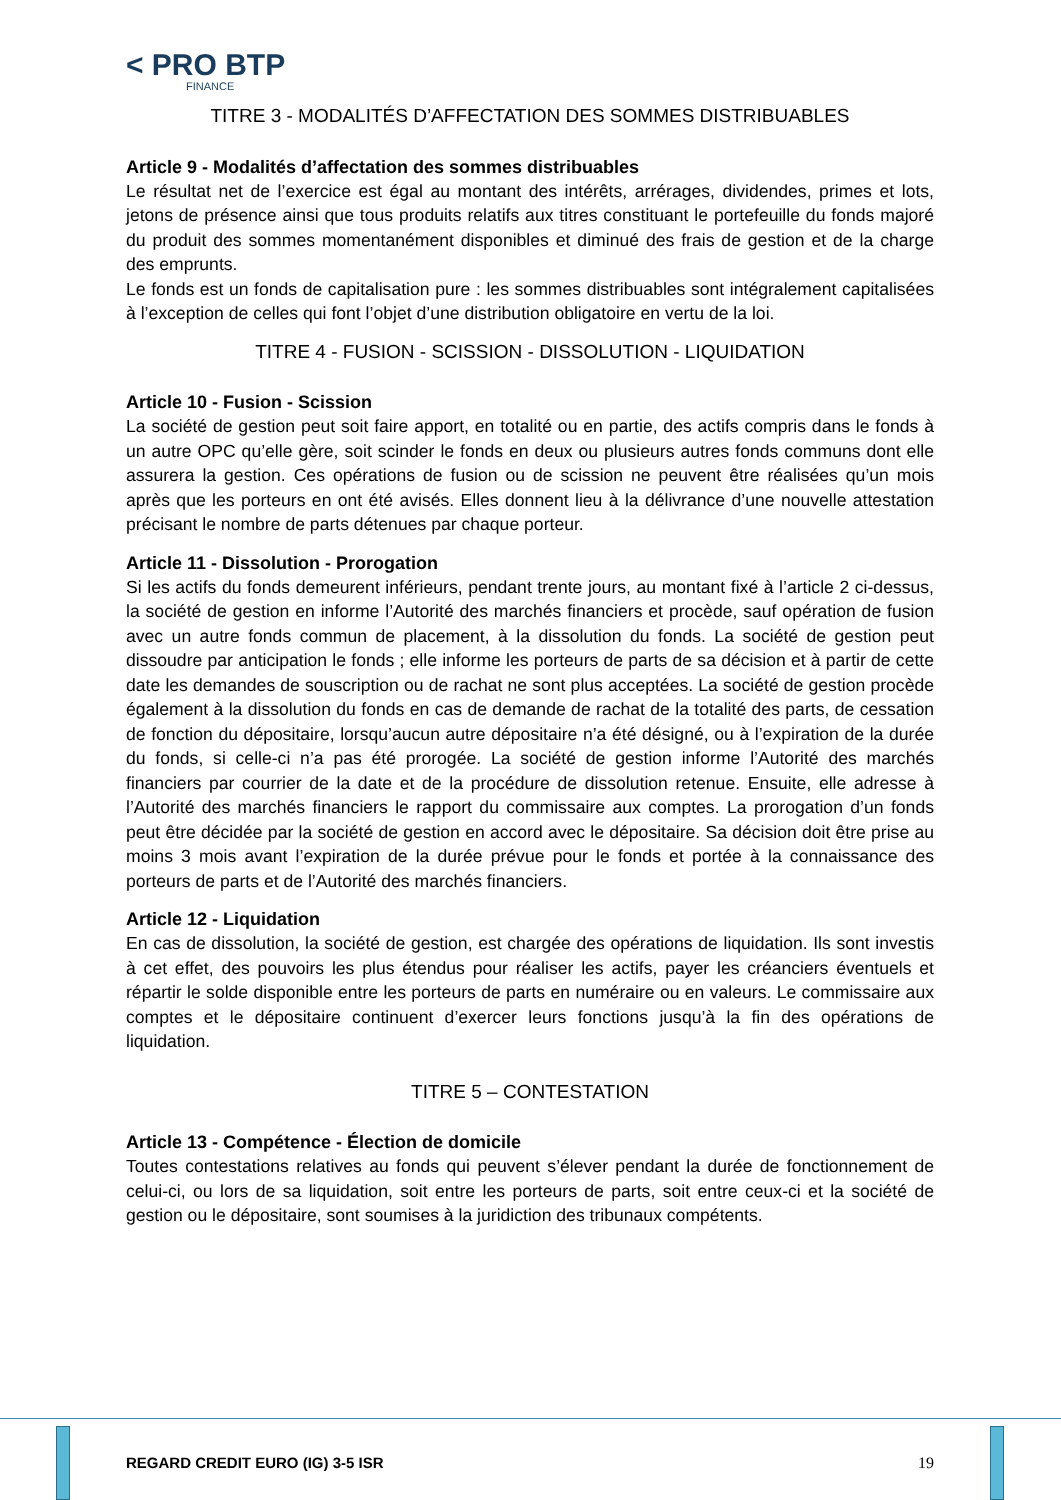< PRO BTP
FINANCE
TITRE 3 - MODALITÉS D’AFFECTATION DES SOMMES DISTRIBUABLES
Article 9 - Modalités d’affectation des sommes distribuables
Le résultat net de l’exercice est égal au montant des intérêts, arrérages, dividendes, primes et lots, jetons de présence ainsi que tous produits relatifs aux titres constituant le portefeuille du fonds majoré du produit des sommes momentanément disponibles et diminué des frais de gestion et de la charge des emprunts.
Le fonds est un fonds de capitalisation pure : les sommes distribuables sont intégralement capitalisées à l’exception de celles qui font l’objet d’une distribution obligatoire en vertu de la loi.
TITRE 4 - FUSION - SCISSION - DISSOLUTION - LIQUIDATION
Article 10 - Fusion - Scission
La société de gestion peut soit faire apport, en totalité ou en partie, des actifs compris dans le fonds à un autre OPC qu’elle gère, soit scinder le fonds en deux ou plusieurs autres fonds communs dont elle assurera la gestion. Ces opérations de fusion ou de scission ne peuvent être réalisées qu’un mois après que les porteurs en ont été avisés. Elles donnent lieu à la délivrance d’une nouvelle attestation précisant le nombre de parts détenues par chaque porteur.
Article 11 - Dissolution - Prorogation
Si les actifs du fonds demeurent inférieurs, pendant trente jours, au montant fixé à l’article 2 ci-dessus, la société de gestion en informe l’Autorité des marchés financiers et procède, sauf opération de fusion avec un autre fonds commun de placement, à la dissolution du fonds. La société de gestion peut dissoudre par anticipation le fonds ; elle informe les porteurs de parts de sa décision et à partir de cette date les demandes de souscription ou de rachat ne sont plus acceptées. La société de gestion procède également à la dissolution du fonds en cas de demande de rachat de la totalité des parts, de cessation de fonction du dépositaire, lorsqu’aucun autre dépositaire n’a été désigné, ou à l’expiration de la durée du fonds, si celle-ci n’a pas été prorogée. La société de gestion informe l’Autorité des marchés financiers par courrier de la date et de la procédure de dissolution retenue. Ensuite, elle adresse à l’Autorité des marchés financiers le rapport du commissaire aux comptes. La prorogation d’un fonds peut être décidée par la société de gestion en accord avec le dépositaire. Sa décision doit être prise au moins 3 mois avant l’expiration de la durée prévue pour le fonds et portée à la connaissance des porteurs de parts et de l’Autorité des marchés financiers.
Article 12 - Liquidation
En cas de dissolution, la société de gestion, est chargée des opérations de liquidation. Ils sont investis à cet effet, des pouvoirs les plus étendus pour réaliser les actifs, payer les créanciers éventuels et répartir le solde disponible entre les porteurs de parts en numéraire ou en valeurs. Le commissaire aux comptes et le dépositaire continuent d’exercer leurs fonctions jusqu’à la fin des opérations de liquidation.
TITRE 5 – CONTESTATION
Article 13 - Compétence - Élection de domicile
Toutes contestations relatives au fonds qui peuvent s’élever pendant la durée de fonctionnement de celui-ci, ou lors de sa liquidation, soit entre les porteurs de parts, soit entre ceux-ci et la société de gestion ou le dépositaire, sont soumises à la juridiction des tribunaux compétents.
REGARD CREDIT EURO (IG) 3-5 ISR 19